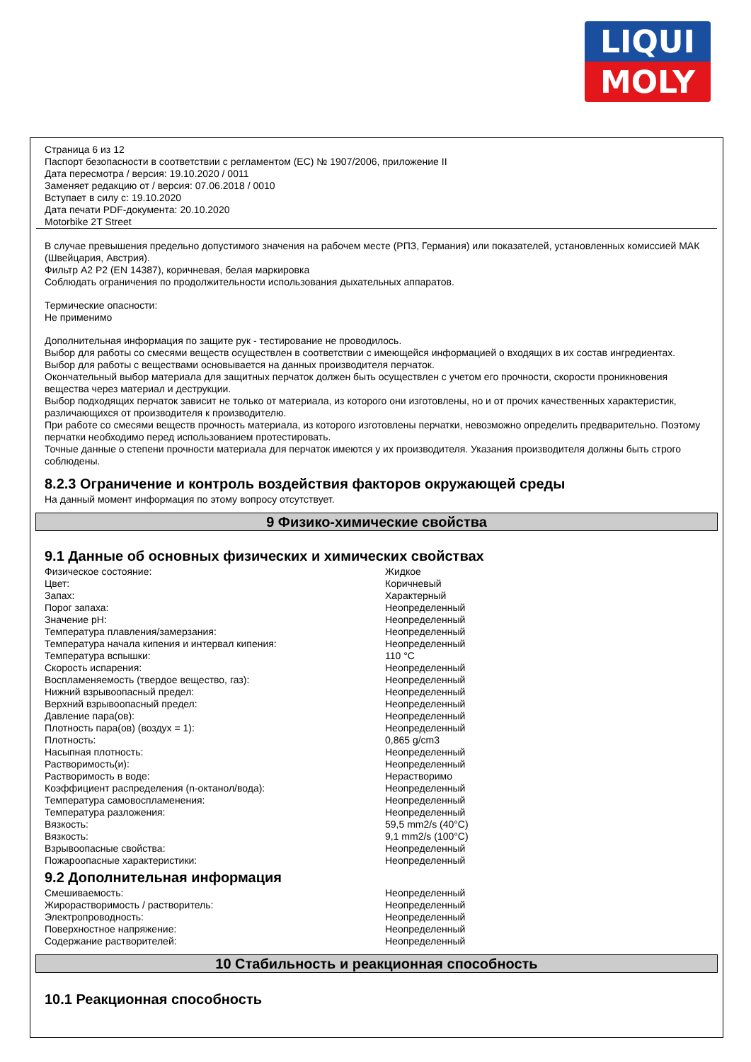LIQUI
MOLY
Страница 6 из 12
Паспорт безопасности в соответствии с регламентом (ЕС) № 1907/2006, приложение II
Дата пересмотра / версия: 19.10.2020 / 0011
Заменяет редакцию от / версия: 07.06.2018 / 0010
Вступает в силу с: 19.10.2020
Дата печати PDF-документа: 20.10.2020
Motorbike 2T Street
В случае превышения предельно допустимого значения на рабочем месте (РПЗ, Германия) или показателей, установленных комиссией МАК (Швейцария, Австрия).
Фильтр A2 P2 (EN 14387), коричневая, белая маркировка
Соблюдать ограничения по продолжительности использования дыхательных аппаратов.
Термические опасности:
Не применимо
Дополнительная информация по защите рук - тестирование не проводилось.
Выбор для работы со смесями веществ осуществлен в соответствии с имеющейся информацией о входящих в их состав ингредиентах.
Выбор для работы с веществами основывается на данных производителя перчаток.
Окончательный выбор материала для защитных перчаток должен быть осуществлен с учетом его прочности, скорости проникновения вещества через материал и деструкции.
Выбор подходящих перчаток зависит не только от материала, из которого они изготовлены, но и от прочих качественных характеристик, различающихся от производителя к производителю.
При работе со смесями веществ прочность материала, из которого изготовлены перчатки, невозможно определить предварительно. Поэтому перчатки необходимо перед использованием протестировать.
Точные данные о степени прочности материала для перчаток имеются у их производителя. Указания производителя должны быть строго соблюдены.
8.2.3 Ограничение и контроль воздействия факторов окружающей среды
На данный момент информация по этому вопросу отсутствует.
9 Физико-химические свойства
9.1 Данные об основных физических и химических свойствах
| Физическое состояние: | Жидкое |
| Цвет: | Коричневый |
| Запах: | Характерный |
| Порог запаха: | Неопределенный |
| Значение pH: | Неопределенный |
| Температура плавления/замерзания: | Неопределенный |
| Температура начала кипения и интервал кипения: | Неопределенный |
| Температура вспышки: | 110 °C |
| Скорость испарения: | Неопределенный |
| Воспламеняемость (твердое вещество, газ): | Неопределенный |
| Нижний взрывоопасный предел: | Неопределенный |
| Верхний взрывоопасный предел: | Неопределенный |
| Давление пара(ов): | Неопределенный |
| Плотность пара(ов) (воздух = 1): | Неопределенный |
| Плотность: | 0,865 g/cm3 |
| Насыпная плотность: | Неопределенный |
| Растворимость(и): | Неопределенный |
| Растворимость в воде: | Нерастворимо |
| Коэффициент распределения (n-октанол/вода): | Неопределенный |
| Температура самовоспламенения: | Неопределенный |
| Температура разложения: | Неопределенный |
| Вязкость: | 59,5 mm2/s (40°C) |
| Вязкость: | 9,1 mm2/s (100°C) |
| Взрывоопасные свойства: | Неопределенный |
| Пожароопасные характеристики: | Неопределенный |
9.2 Дополнительная информация
| Смешиваемость: | Неопределенный |
| Жирорастворимость / растворитель: | Неопределенный |
| Электропроводность: | Неопределенный |
| Поверхностное напряжение: | Неопределенный |
| Содержание растворителей: | Неопределенный |
10 Стабильность и реакционная способность
10.1 Реакционная способность